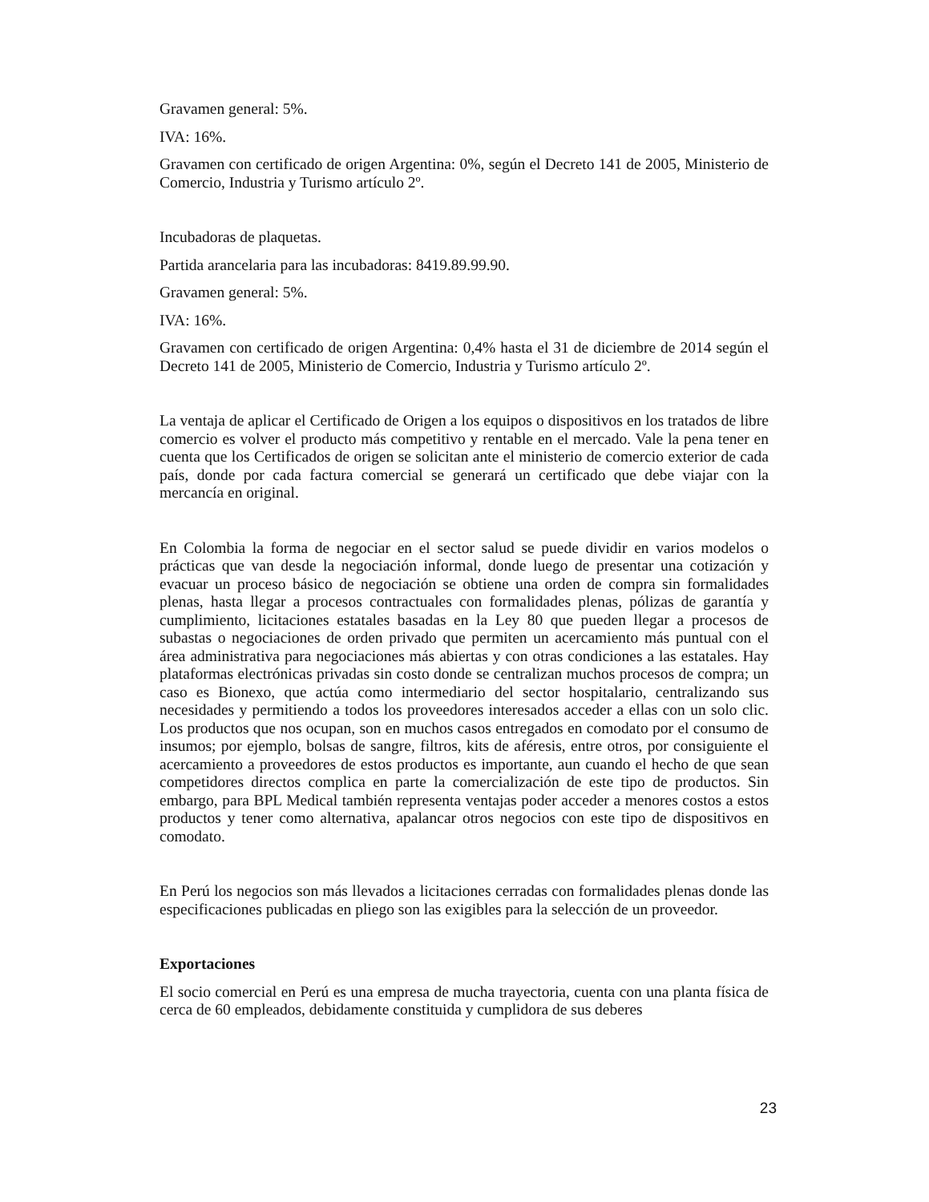Gravamen general: 5%.
IVA: 16%.
Gravamen con certificado de origen Argentina: 0%, según el Decreto 141 de 2005, Ministerio de Comercio, Industria y Turismo artículo 2º.
Incubadoras de plaquetas.
Partida arancelaria para las incubadoras: 8419.89.99.90.
Gravamen general: 5%.
IVA: 16%.
Gravamen con certificado de origen Argentina: 0,4% hasta el 31 de diciembre de 2014 según el Decreto 141 de 2005, Ministerio de Comercio, Industria y Turismo artículo 2º.
La ventaja de aplicar el Certificado de Origen a los equipos o dispositivos en los tratados de libre comercio es volver el producto más competitivo y rentable en el mercado. Vale la pena tener en cuenta que los Certificados de origen se solicitan ante el ministerio de comercio exterior de cada país, donde por cada factura comercial se generará un certificado que debe viajar con la mercancía en original.
En Colombia la forma de negociar en el sector salud se puede dividir en varios modelos o prácticas que van desde la negociación informal, donde luego de presentar una cotización y evacuar un proceso básico de negociación se obtiene una orden de compra sin formalidades plenas, hasta llegar a procesos contractuales con formalidades plenas, pólizas de garantía y cumplimiento, licitaciones estatales basadas en la Ley 80 que pueden llegar a procesos de subastas o negociaciones de orden privado que permiten un acercamiento más puntual con el área administrativa para negociaciones más abiertas y con otras condiciones a las estatales. Hay plataformas electrónicas privadas sin costo donde se centralizan muchos procesos de compra; un caso es Bionexo, que actúa como intermediario del sector hospitalario, centralizando sus necesidades y permitiendo a todos los proveedores interesados acceder a ellas con un solo clic. Los productos que nos ocupan, son en muchos casos entregados en comodato por el consumo de insumos; por ejemplo, bolsas de sangre, filtros, kits de aféresis, entre otros, por consiguiente el acercamiento a proveedores de estos productos es importante, aun cuando el hecho de que sean competidores directos complica en parte la comercialización de este tipo de productos. Sin embargo, para BPL Medical también representa ventajas poder acceder a menores costos a estos productos y tener como alternativa, apalancar otros negocios con este tipo de dispositivos en comodato.
En Perú los negocios son más llevados a licitaciones cerradas con formalidades plenas donde las especificaciones publicadas en pliego son las exigibles para la selección de un proveedor.
Exportaciones
El socio comercial en Perú es una empresa de mucha trayectoria, cuenta con una planta física de cerca de 60 empleados, debidamente constituida y cumplidora de sus deberes
23